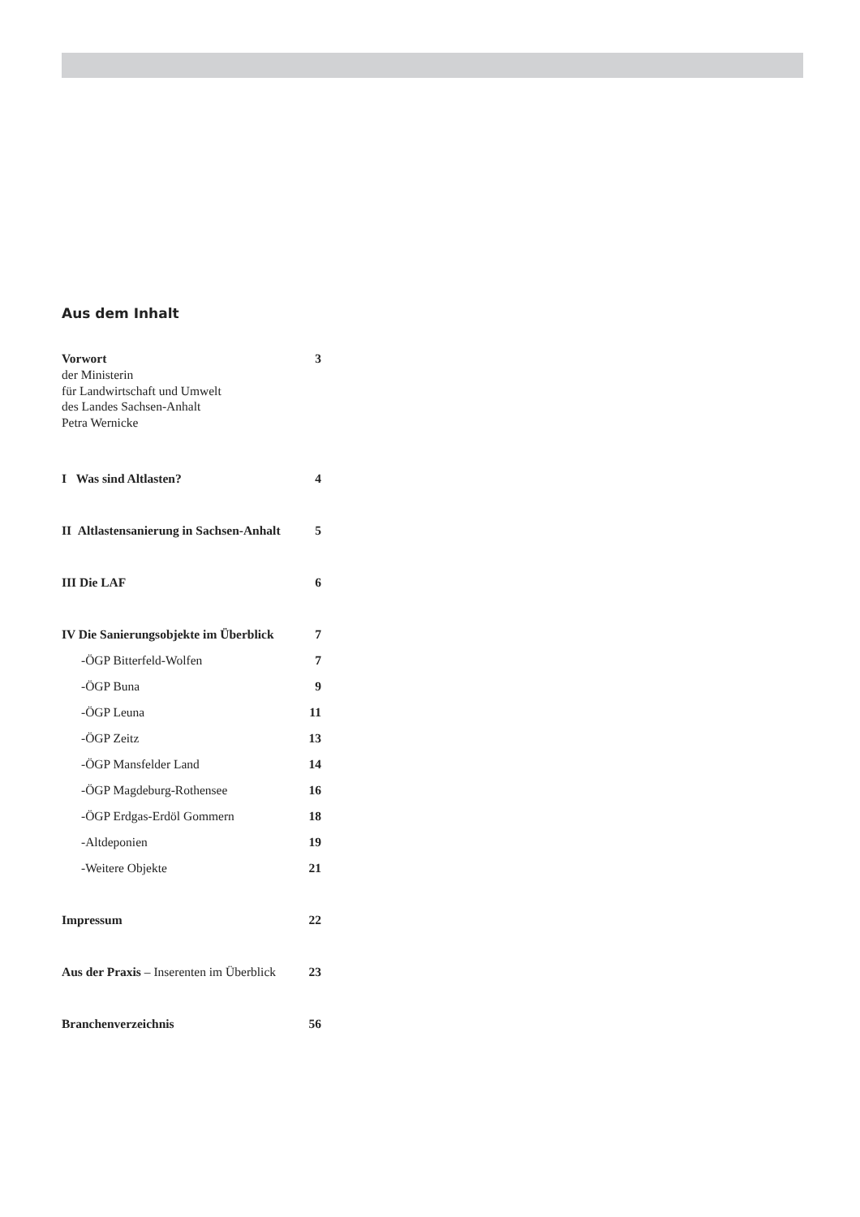Aus dem Inhalt
Vorwort 3
der Ministerin
für Landwirtschaft und Umwelt
des Landes Sachsen-Anhalt
Petra Wernicke
I Was sind Altlasten? 4
II Altlastensanierung in Sachsen-Anhalt 5
III Die LAF 6
IV Die Sanierungsobjekte im Überblick 7
-ÖGP Bitterfeld-Wolfen 7
-ÖGP Buna 9
-ÖGP Leuna 11
-ÖGP Zeitz 13
-ÖGP Mansfelder Land 14
-ÖGP Magdeburg-Rothensee 16
-ÖGP Erdgas-Erdöl Gommern 18
-Altdeponien 19
-Weitere Objekte 21
Impressum 22
Aus der Praxis – Inserenten im Überblick 23
Branchenverzeichnis 56